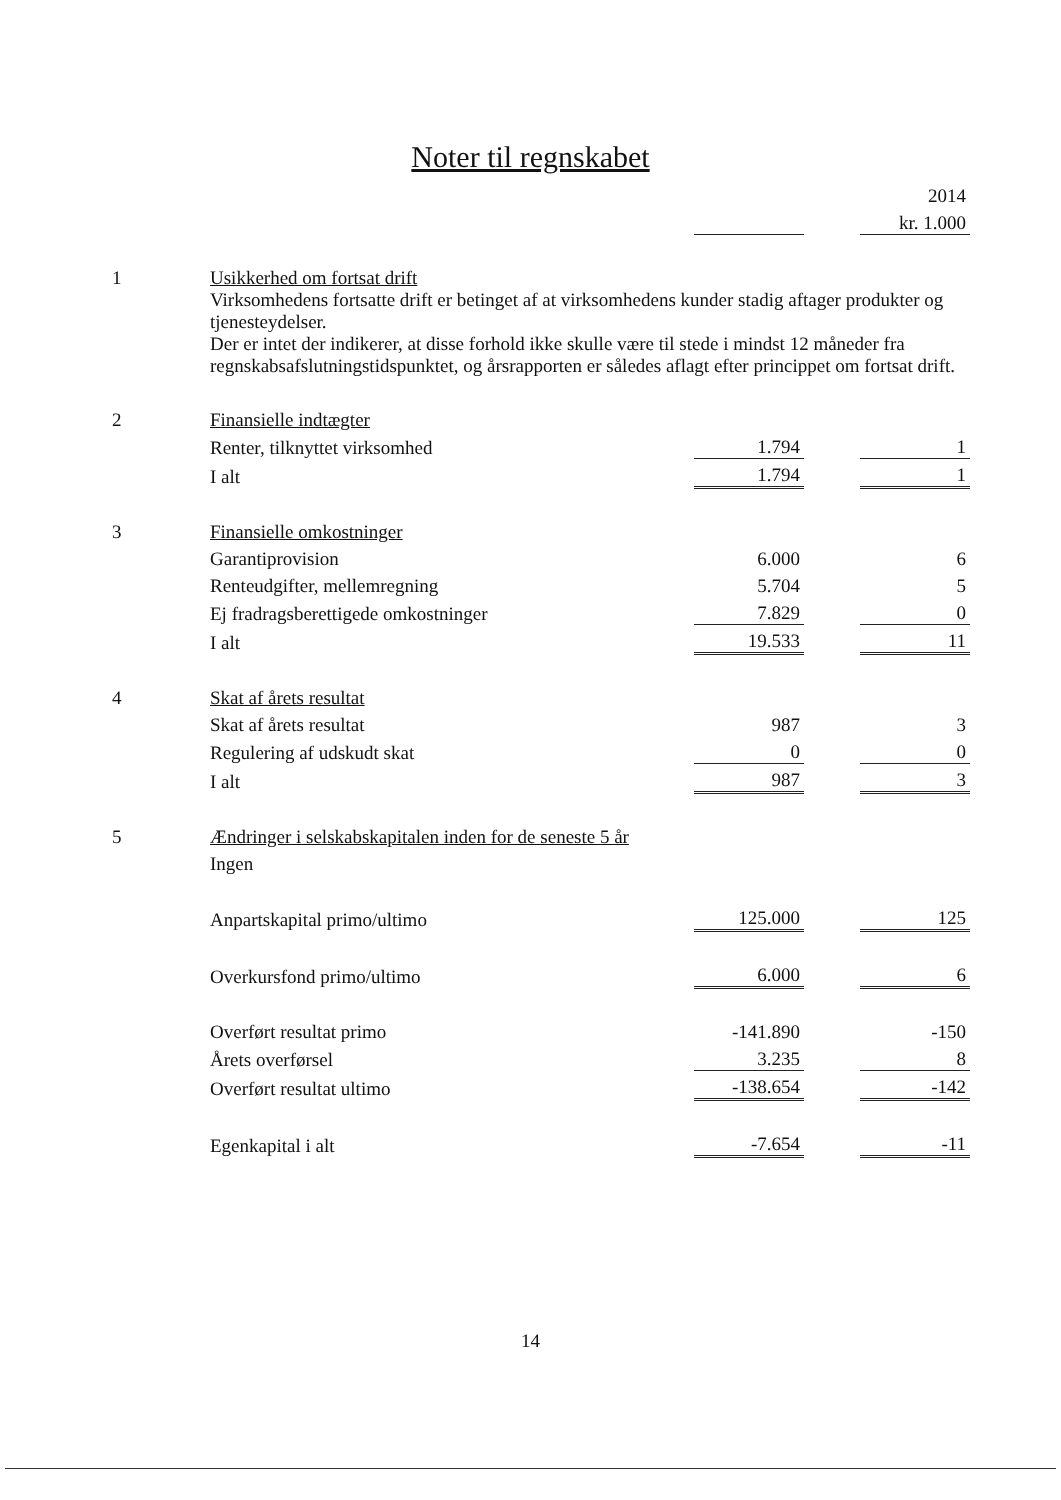Noter til regnskabet
| | | | | 2014 |
| | | | | kr. 1.000 |
| 1 | Usikkerhed om fortsat drift | | | |
| | Virksomhedens fortsatte drift er betinget af at virksomhedens kunder stadig aftager produkter og tjenesteydelser. Der er intet der indikerer, at disse forhold ikke skulle være til stede i mindst 12 måneder fra regnskabsafslutningstidspunktet, og årsrapporten er således aflagt efter princippet om fortsat drift. | | | |
| 2 | Finansielle indtægter | | | |
| | Renter, tilknyttet virksomhed | 1.794 | | 1 |
| | I alt | 1.794 | | 1 |
| 3 | Finansielle omkostninger | | | |
| | Garantiprovision | 6.000 | | 6 |
| | Renteudgifter, mellemregning | 5.704 | | 5 |
| | Ej fradragsberettigede omkostninger | 7.829 | | 0 |
| | I alt | 19.533 | | 11 |
| 4 | Skat af årets resultat | | | |
| | Skat af årets resultat | 987 | | 3 |
| | Regulering af udskudt skat | 0 | | 0 |
| | I alt | 987 | | 3 |
| 5 | Ændringer i selskabskapitalen inden for de seneste 5 år | | | |
| | Ingen | | | |
| | Anpartskapital primo/ultimo | 125.000 | | 125 |
| | Overkursfond primo/ultimo | 6.000 | | 6 |
| | Overført resultat primo | -141.890 | | -150 |
| | Årets overførsel | 3.235 | | 8 |
| | Overført resultat ultimo | -138.654 | | -142 |
| | Egenkapital i alt | -7.654 | | -11 |
14